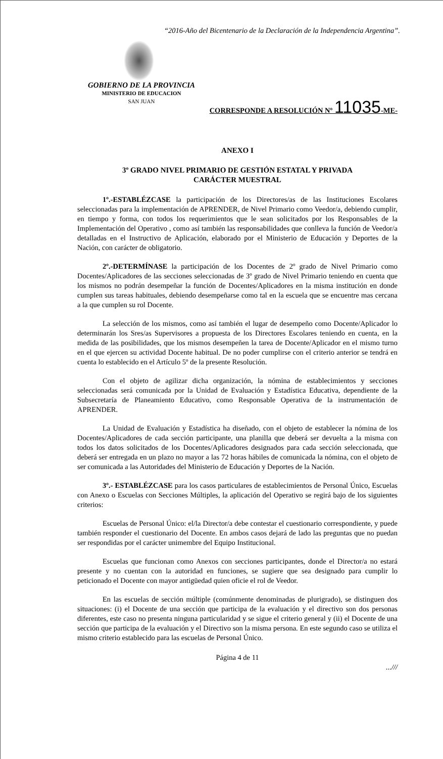“2016-Año del Bicentenario de la Declaración de la Independencia Argentina”.
GOBIERNO DE LA PROVINCIA
MINISTERIO DE EDUCACION
SAN JUAN
CORRESPONDE A RESOLUCIÓN Nº 11035-ME-
ANEXO I
3º GRADO NIVEL PRIMARIO DE GESTIÓN ESTATAL Y PRIVADA
CARÁCTER MUESTRAL
1º.-ESTABLÉZCASE la participación de los Directores/as de las Instituciones Escolares seleccionadas para la implementación de APRENDER, de Nivel Primario como Veedor/a, debiendo cumplir, en tiempo y forma, con todos los requerimientos que le sean solicitados por los Responsables de la Implementación del Operativo , como así también las responsabilidades que conlleva la función de Veedor/a detalladas en el Instructivo de Aplicación, elaborado por el Ministerio de Educación y Deportes de la Nación, con carácter de obligatorio.
2º.-DETERMÍNASE la participación de los Docentes de 2º grado de Nivel Primario como Docentes/Aplicadores de las secciones seleccionadas de 3º grado de Nivel Primario teniendo en cuenta que los mismos no podrán desempeñar la función de Docentes/Aplicadores en la misma institución en donde cumplen sus tareas habituales, debiendo desempeñarse como tal en la escuela que se encuentre mas cercana a la que cumplen su rol Docente.
La selección de los mismos, como así también el lugar de desempeño como Docente/Aplicador lo determinarán los Sres/as Supervisores a propuesta de los Directores Escolares teniendo en cuenta, en la medida de las posibilidades, que los mismos desempeñen la tarea de Docente/Aplicador en el mismo turno en el que ejercen su actividad Docente habitual. De no poder cumplirse con el criterio anterior se tendrá en cuenta lo establecido en el Artículo 5º de la presente Resolución.
Con el objeto de agilizar dicha organización, la nómina de establecimientos y secciones seleccionadas será comunicada por la Unidad de Evaluación y Estadística Educativa, dependiente de la Subsecretaría de Planeamiento Educativo, como Responsable Operativa de la instrumentación de APRENDER.
La Unidad de Evaluación y Estadística ha diseñado, con el objeto de establecer la nómina de los Docentes/Aplicadores de cada sección participante, una planilla que deberá ser devuelta a la misma con todos los datos solicitados de los Docentes/Aplicadores designados para cada sección seleccionada, que deberá ser entregada en un plazo no mayor a las 72 horas hábiles de comunicada la nómina, con el objeto de ser comunicada a las Autoridades del Ministerio de Educación y Deportes de la Nación.
3º.- ESTABLÉZCASE para los casos particulares de establecimientos de Personal Único, Escuelas con Anexo o Escuelas con Secciones Múltiples, la aplicación del Operativo se regirá bajo de los siguientes criterios:
Escuelas de Personal Único: el/la Director/a debe contestar el cuestionario correspondiente, y puede también responder el cuestionario del Docente. En ambos casos dejará de lado las preguntas que no puedan ser respondidas por el carácter unimembre del Equipo Institucional.
Escuelas que funcionan como Anexos con secciones participantes, donde el Director/a no estará presente y no cuentan con la autoridad en funciones, se sugiere que sea designado para cumplir lo peticionado el Docente con mayor antigüedad quien oficie el rol de Veedor.
En las escuelas de sección múltiple (comúnmente denominadas de plurigrado), se distinguen dos situaciones: (i) el Docente de una sección que participa de la evaluación y el directivo son dos personas diferentes, este caso no presenta ninguna particularidad y se sigue el criterio general y (ii) el Docente de una sección que participa de la evaluación y el Directivo son la misma persona. En este segundo caso se utiliza el mismo criterio establecido para las escuelas de Personal Único.
Página 4 de 11
...///